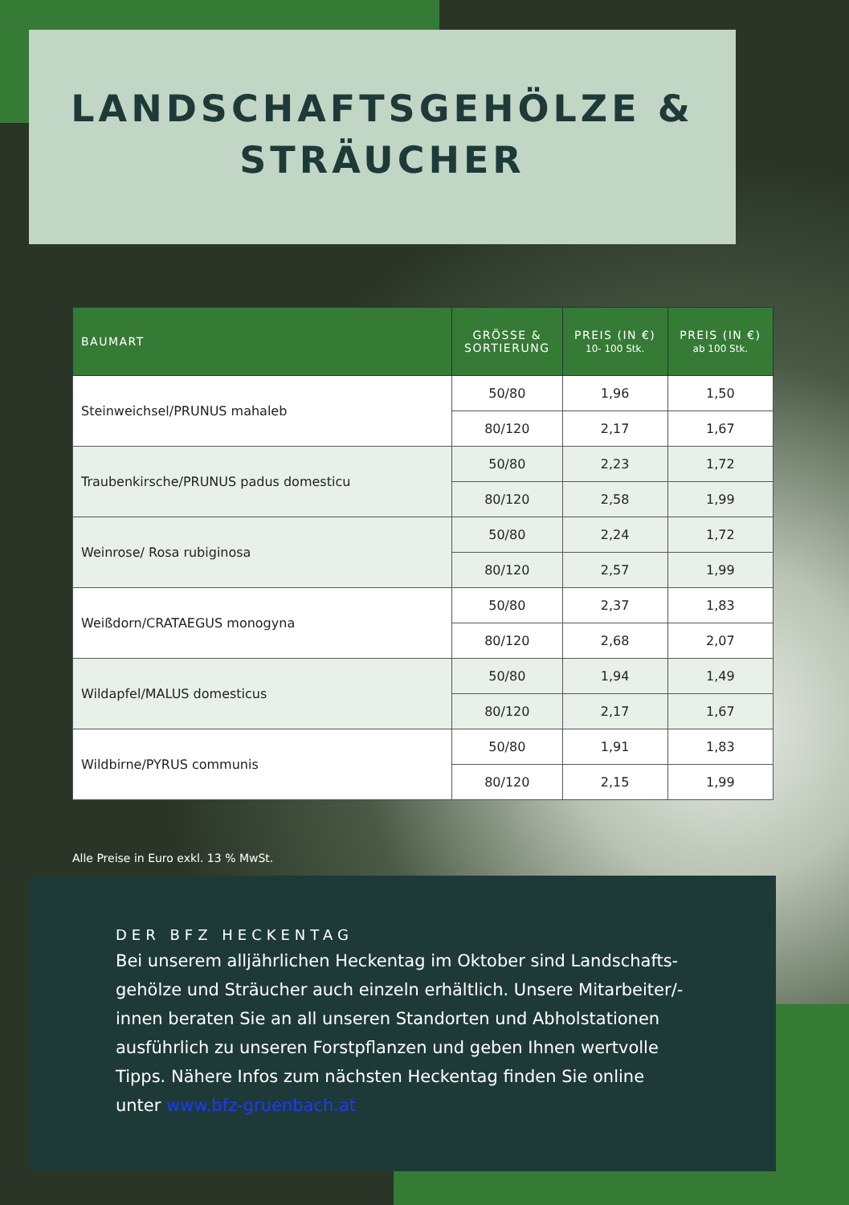LANDSCHAFTSGEHÖLZE &
STRÄUCHER
| BAUMART | GRÖSSE & SORTIERUNG | PREIS (IN €) 10- 100 Stk. | PREIS (IN €) ab 100 Stk. |
| --- | --- | --- | --- |
| Steinweichsel/PRUNUS mahaleb | 50/80 | 1,96 | 1,50 |
| | 80/120 | 2,17 | 1,67 |
| Traubenkirsche/PRUNUS padus domesticu | 50/80 | 2,23 | 1,72 |
| | 80/120 | 2,58 | 1,99 |
| Weinrose/ Rosa rubiginosa | 50/80 | 2,24 | 1,72 |
| | 80/120 | 2,57 | 1,99 |
| Weißdorn/CRATAEGUS monogyna | 50/80 | 2,37 | 1,83 |
| | 80/120 | 2,68 | 2,07 |
| Wildapfel/MALUS domesticus | 50/80 | 1,94 | 1,49 |
| | 80/120 | 2,17 | 1,67 |
| Wildbirne/PYRUS communis | 50/80 | 1,91 | 1,83 |
| | 80/120 | 2,15 | 1,99 |
Alle Preise in Euro exkl. 13 % MwSt.
DER BFZ HECKENTAG
Bei unserem alljährlichen Heckentag im Oktober sind Landschafts-gehölze und Sträucher auch einzeln erhältlich. Unsere Mitarbeiter/-innen beraten Sie an all unseren Standorten und Abholstationen ausführlich zu unseren Forstpflanzen und geben Ihnen wertvolle Tipps. Nähere Infos zum nächsten Heckentag finden Sie online unter www.bfz-gruenbach.at